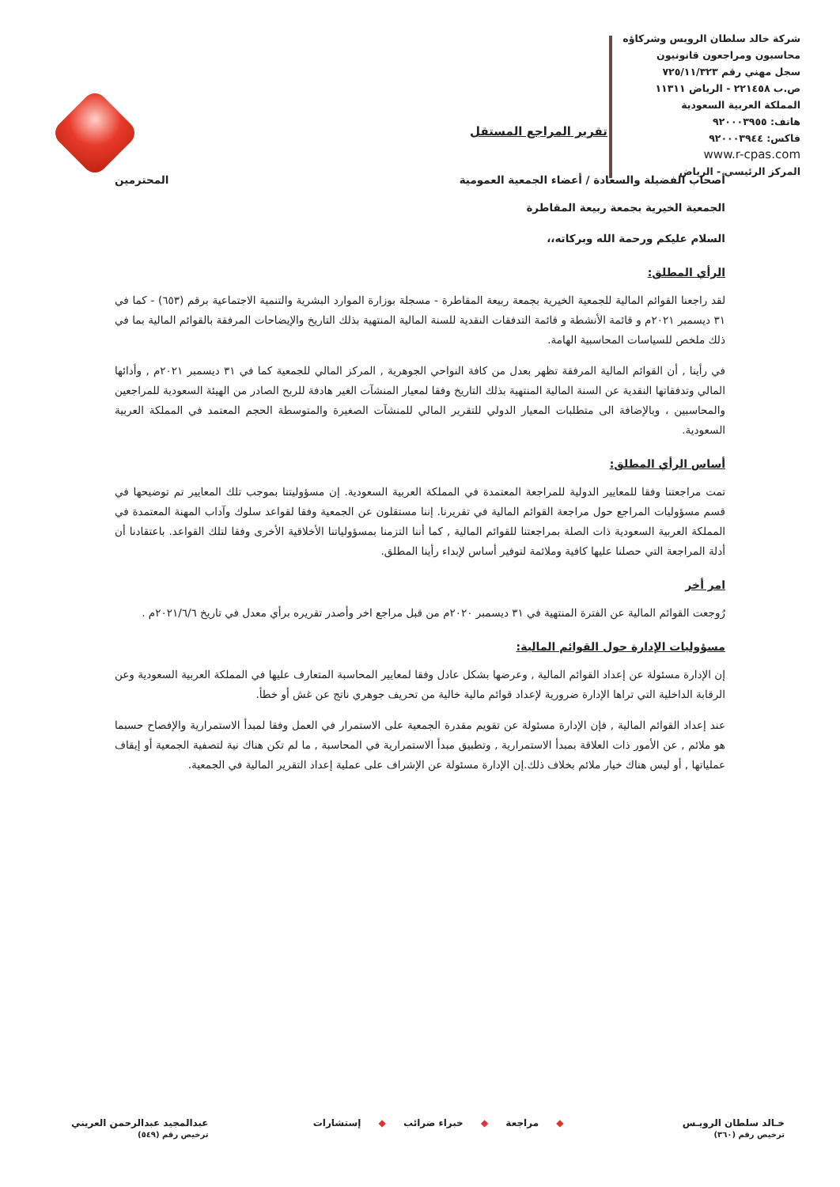شركة خالد سلطان الرويس وشركاؤه
محاسبون ومراجعون قانونيون
سجل مهني رقم ٧٢٥/١١/٣٢٣
ص.ب ٢٢١٤٥٨ - الرياض ١١٣١١
المملكة العربية السعودية
هاتف: ٩٢٠٠٠٣٩٥٥
فاكس: ٩٢٠٠٠٣٩٤٤
www.r-cpas.com
المركز الرئيسي - الرياض
تقرير المراجع المستقل
أصحاب الفضيلة والسعادة / أعضاء الجمعية العمومية المحترمين
الجمعية الخيرية بجمعة ربيعة المقاطرة
السلام عليكم ورحمة الله وبركاته،،
الرأي المطلق:
لقد راجعنا القوائم المالية للجمعية الخيرية بجمعة ربيعة المقاطرة - مسجلة بوزارة الموارد البشرية والتنمية الاجتماعية برقم (٦٥٣) - كما في ٣١ ديسمبر ٢٠٢١م و قائمة الأنشطة و قائمة التدفقات النقدية للسنة المالية المنتهية بذلك التاريخ والإيضاحات المرفقة بالقوائم المالية بما في ذلك ملخص للسياسات المحاسبية الهامة.
في رأينا , أن القوائم المالية المرفقة تظهر بعدل من كافة النواحي الجوهرية , المركز المالي للجمعية كما في ٣١ ديسمبر ٢٠٢١م , وأدائها المالي وتدفقاتها النقدية عن السنة المالية المنتهية بذلك التاريخ وفقا لمعيار المنشآت الغير هادفة للربح الصادر من الهيئة السعودية للمراجعين والمحاسبين ، وبالإضافة الى متطلبات المعيار الدولي للتقرير المالي للمنشآت الصغيرة والمتوسطة الحجم المعتمد في المملكة العربية السعودية.
أساس الرأي المطلق:
تمت مراجعتنا وفقا للمعايير الدولية للمراجعة المعتمدة في المملكة العربية السعودية. إن مسؤوليتنا بموجب تلك المعايير تم توضيحها في قسم مسؤوليات المراجع حول مراجعة القوائم المالية في تقريرنا. إننا مستقلون عن الجمعية وفقا لقواعد سلوك وآداب المهنة المعتمدة في المملكة العربية السعودية ذات الصلة بمراجعتنا للقوائم المالية , كما أننا التزمنا بمسؤولياتنا الأخلاقية الأخرى وفقا لتلك القواعد. باعتقادنا أن أدلة المراجعة التي حصلنا عليها كافية وملائمة لتوفير أساس لإبداء رأينا المطلق.
امر أخر
رُوجعت القوائم المالية عن الفترة المنتهية في ٣١ ديسمبر ٢٠٢٠م من قبل مراجع اخر وأصدر تقريره برأي معدل في تاريخ ٢٠٢١/٦/٦م .
مسؤوليات الإدارة حول القوائم المالية:
إن الإدارة مسئولة عن إعداد القوائم المالية , وعرضها بشكل عادل وفقا لمعايير المحاسبة المتعارف عليها في المملكة العربية السعودية وعن الرقابة الداخلية التي تراها الإدارة ضرورية لإعداد قوائم مالية خالية من تحريف جوهري ناتج عن غش أو خطأ.
عند إعداد القوائم المالية , فإن الإدارة مسئولة عن تقويم مقدرة الجمعية على الاستمرار في العمل وفقا لمبدأ الاستمرارية والإفصاح حسبما هو ملائم , عن الأمور ذات العلاقة بمبدأ الاستمرارية , وتطبيق مبدأ الاستمرارية في المحاسبة , ما لم تكن هناك نية لتصفية الجمعية أو إيقاف عملياتها , أو ليس هناك خيار ملائم بخلاف ذلك.إن الإدارة مسئولة عن الإشراف على عملية إعداد التقرير المالية في الجمعية.
خـالد سلطان الرويـس
ترخيص رقم (٣٦٠)
◆ مراجعة ◆ خبراء ضرائب ◆ إستشارات
عبدالمجيد عبدالرحمن العريني
ترخيص رقم (٥٤٩)